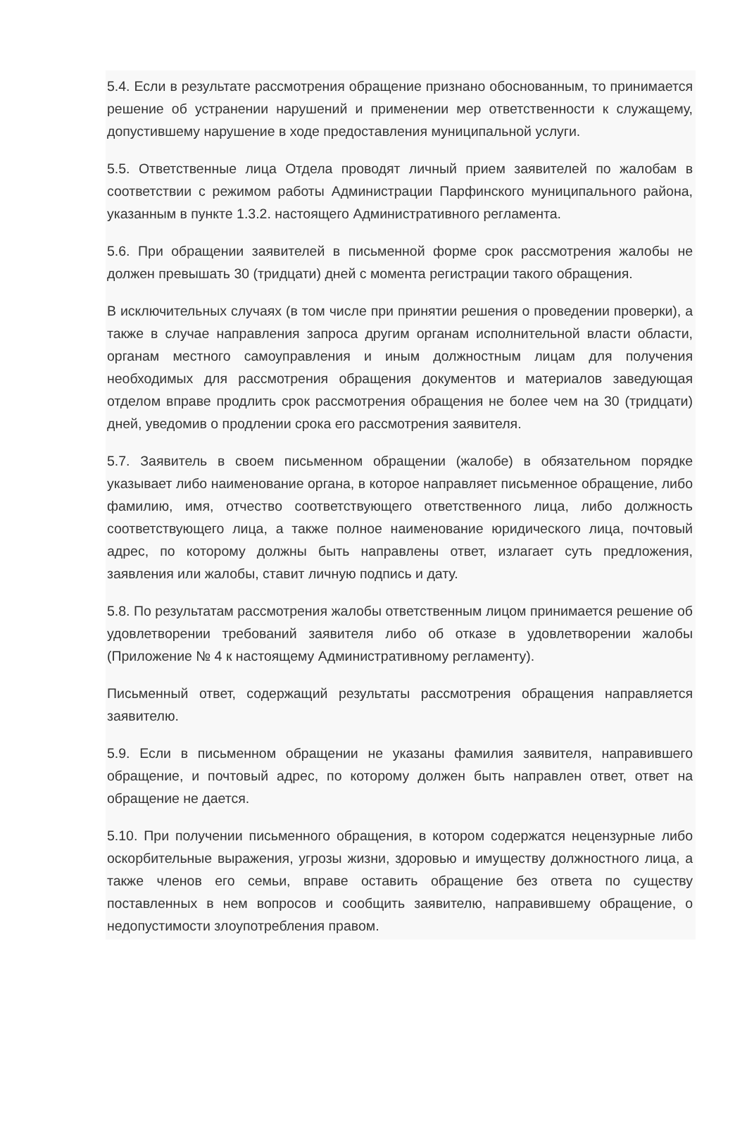5.4. Если в результате рассмотрения обращение признано обоснованным, то принимается решение об устранении нарушений и применении мер ответственности к служащему, допустившему нарушение в ходе предоставления муниципальной услуги.
5.5. Ответственные лица Отдела проводят личный прием заявителей по жалобам в соответствии с режимом работы Администрации Парфинского муниципального района, указанным в пункте 1.3.2. настоящего Административного регламента.
5.6. При обращении заявителей в письменной форме срок рассмотрения жалобы не должен превышать 30 (тридцати) дней с момента регистрации такого обращения.
В исключительных случаях (в том числе при принятии решения о проведении проверки), а также в случае направления запроса другим органам исполнительной власти области, органам местного самоуправления и иным должностным лицам для получения необходимых для рассмотрения обращения документов и материалов заведующая отделом вправе продлить срок рассмотрения обращения не более чем на 30 (тридцати) дней, уведомив о продлении срока его рассмотрения заявителя.
5.7. Заявитель в своем письменном обращении (жалобе) в обязательном порядке указывает либо наименование органа, в которое направляет письменное обращение, либо фамилию, имя, отчество соответствующего ответственного лица, либо должность соответствующего лица, а также полное наименование юридического лица, почтовый адрес, по которому должны быть направлены ответ, излагает суть предложения, заявления или жалобы, ставит личную подпись и дату.
5.8. По результатам рассмотрения жалобы ответственным лицом принимается решение об удовлетворении требований заявителя либо об отказе в удовлетворении жалобы (Приложение № 4 к настоящему Административному регламенту).
Письменный ответ, содержащий результаты рассмотрения обращения направляется заявителю.
5.9. Если в письменном обращении не указаны фамилия заявителя, направившего обращение, и почтовый адрес, по которому должен быть направлен ответ, ответ на обращение не дается.
5.10. При получении письменного обращения, в котором содержатся нецензурные либо оскорбительные выражения, угрозы жизни, здоровью и имуществу должностного лица, а также членов его семьи, вправе оставить обращение без ответа по существу поставленных в нем вопросов и сообщить заявителю, направившему обращение, о недопустимости злоупотребления правом.